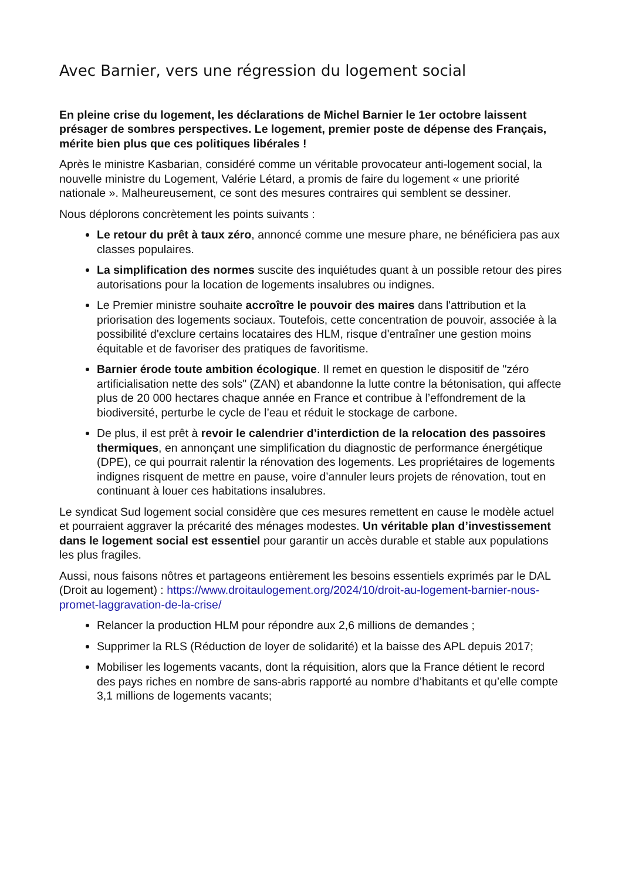Avec Barnier, vers une régression du logement social
En pleine crise du logement, les déclarations de Michel Barnier le 1er octobre laissent présager de sombres perspectives. Le logement, premier poste de dépense des Français, mérite bien plus que ces politiques libérales !
Après le ministre Kasbarian, considéré comme un véritable provocateur anti-logement social, la nouvelle ministre du Logement, Valérie Létard, a promis de faire du logement « une priorité nationale ». Malheureusement, ce sont des mesures contraires qui semblent se dessiner.
Nous déplorons concrètement les points suivants :
Le retour du prêt à taux zéro, annoncé comme une mesure phare, ne bénéficiera pas aux classes populaires.
La simplification des normes suscite des inquiétudes quant à un possible retour des pires autorisations pour la location de logements insalubres ou indignes.
Le Premier ministre souhaite accroître le pouvoir des maires dans l'attribution et la priorisation des logements sociaux. Toutefois, cette concentration de pouvoir, associée à la possibilité d'exclure certains locataires des HLM, risque d'entraîner une gestion moins équitable et de favoriser des pratiques de favoritisme.
Barnier érode toute ambition écologique. Il remet en question le dispositif de "zéro artificialisation nette des sols" (ZAN) et abandonne la lutte contre la bétonisation, qui affecte plus de 20 000 hectares chaque année en France et contribue à l’effondrement de la biodiversité, perturbe le cycle de l’eau et réduit le stockage de carbone.
De plus, il est prêt à revoir le calendrier d’interdiction de la relocation des passoires thermiques, en annonçant une simplification du diagnostic de performance énergétique (DPE), ce qui pourrait ralentir la rénovation des logements. Les propriétaires de logements indignes risquent de mettre en pause, voire d’annuler leurs projets de rénovation, tout en continuant à louer ces habitations insalubres.
Le syndicat Sud logement social considère que ces mesures remettent en cause le modèle actuel et pourraient aggraver la précarité des ménages modestes. Un véritable plan d’investissement dans le logement social est essentiel pour garantir un accès durable et stable aux populations les plus fragiles.
Aussi, nous faisons nôtres et partageons entièrement les besoins essentiels exprimés par le DAL (Droit au logement) : https://www.droitaulogement.org/2024/10/droit-au-logement-barnier-nous-promet-laggravation-de-la-crise/
Relancer la production HLM pour répondre aux 2,6 millions de demandes ;
Supprimer la RLS (Réduction de loyer de solidarité) et la baisse des APL depuis 2017;
Mobiliser les logements vacants, dont la réquisition, alors que la France détient le record des pays riches en nombre de sans-abris rapporté au nombre d’habitants et qu’elle compte 3,1 millions de logements vacants;